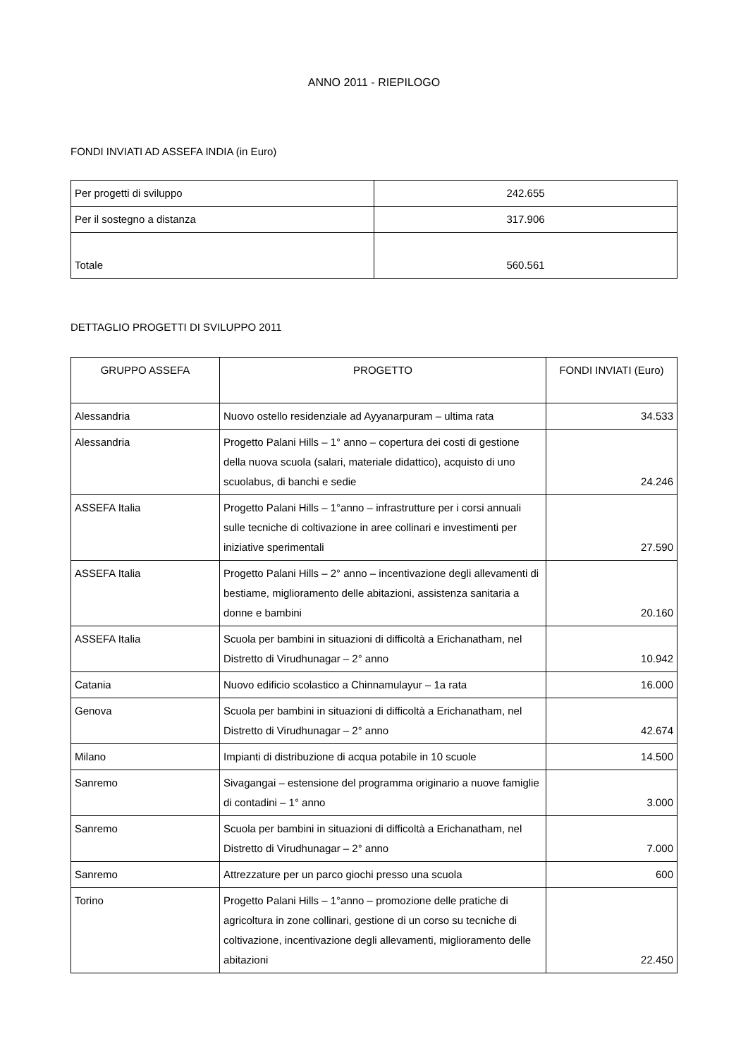ANNO 2011 - RIEPILOGO
FONDI INVIATI AD ASSEFA INDIA (in Euro)
| Per progetti di sviluppo | 242.655 |
| Per il sostegno a distanza | 317.906 |
| Totale | 560.561 |
DETTAGLIO PROGETTI DI SVILUPPO 2011
| GRUPPO ASSEFA | PROGETTO | FONDI INVIATI (Euro) |
| --- | --- | --- |
| Alessandria | Nuovo ostello residenziale ad Ayyanarpuram – ultima rata | 34.533 |
| Alessandria | Progetto Palani Hills – 1° anno – copertura dei costi di gestione della nuova scuola (salari, materiale didattico), acquisto di uno scuolabus, di banchi e sedie | 24.246 |
| ASSEFA Italia | Progetto Palani Hills – 1°anno – infrastrutture per i corsi annuali sulle tecniche di coltivazione in aree collinari e investimenti per iniziative sperimentali | 27.590 |
| ASSEFA Italia | Progetto Palani Hills – 2° anno – incentivazione degli allevamenti di bestiame, miglioramento delle abitazioni, assistenza sanitaria a donne e bambini | 20.160 |
| ASSEFA Italia | Scuola per bambini in situazioni di difficoltà a Erichanatham, nel Distretto di Virudhunagar – 2° anno | 10.942 |
| Catania | Nuovo edificio scolastico a Chinnamulayur – 1a rata | 16.000 |
| Genova | Scuola per bambini in situazioni di difficoltà a Erichanatham, nel Distretto di Virudhunagar – 2° anno | 42.674 |
| Milano | Impianti di distribuzione di acqua potabile in 10 scuole | 14.500 |
| Sanremo | Sivagangai – estensione del programma originario a nuove famiglie di contadini – 1° anno | 3.000 |
| Sanremo | Scuola per bambini in situazioni di difficoltà a Erichanatham, nel Distretto di Virudhunagar – 2° anno | 7.000 |
| Sanremo | Attrezzature per un parco giochi presso una scuola | 600 |
| Torino | Progetto Palani Hills – 1°anno – promozione delle pratiche di agricoltura in zone collinari, gestione di un corso su tecniche di coltivazione, incentivazione degli allevamenti, miglioramento delle abitazioni | 22.450 |